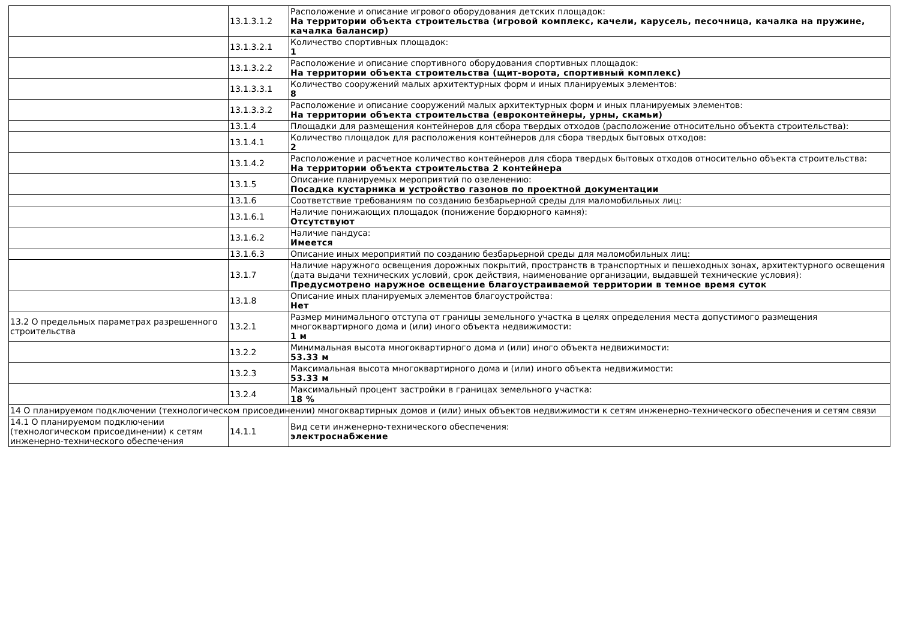| | 13.1.3.1.2 | Расположение и описание игрового оборудования детских площадок: На территории объекта строительства (игровой комплекс, качели, карусель, песочница, качалка на пружине, качалка балансир) |
| | 13.1.3.2.1 | Количество спортивных площадок: 1 |
| | 13.1.3.2.2 | Расположение и описание спортивного оборудования спортивных площадок: На территории объекта строительства (щит-ворота, спортивный комплекс) |
| | 13.1.3.3.1 | Количество сооружений малых архитектурных форм и иных планируемых элементов: 8 |
| | 13.1.3.3.2 | Расположение и описание сооружений малых архитектурных форм и иных планируемых элементов: На территории объекта строительства (евроконтейнеры, урны, скамьи) |
| | 13.1.4 | Площадки для размещения контейнеров для сбора твердых отходов (расположение относительно объекта строительства): |
| | 13.1.4.1 | Количество площадок для расположения контейнеров для сбора твердых бытовых отходов: 2 |
| | 13.1.4.2 | Расположение и расчетное количество контейнеров для сбора твердых бытовых отходов относительно объекта строительства: На территории объекта строительства 2 контейнера |
| | 13.1.5 | Описание планируемых мероприятий по озеленению: Посадка кустарника и устройство газонов по проектной документации |
| | 13.1.6 | Соответствие требованиям по созданию безбарьерной среды для маломобильных лиц: |
| | 13.1.6.1 | Наличие понижающих площадок (понижение бордюрного камня): Отсутствуют |
| | 13.1.6.2 | Наличие пандуса: Имеется |
| | 13.1.6.3 | Описание иных мероприятий по созданию безбарьерной среды для маломобильных лиц: |
| | 13.1.7 | Наличие наружного освещения дорожных покрытий, пространств в транспортных и пешеходных зонах, архитектурного освещения (дата выдачи технических условий, срок действия, наименование организации, выдавшей технические условия): Предусмотрено наружное освещение благоустраиваемой территории в темное время суток |
| | 13.1.8 | Описание иных планируемых элементов благоустройства: Нет |
| 13.2 О предельных параметрах разрешенного строительства | 13.2.1 | Размер минимального отступа от границы земельного участка в целях определения места допустимого размещения многоквартирного дома и (или) иного объекта недвижимости: 1 м |
| | 13.2.2 | Минимальная высота многоквартирного дома и (или) иного объекта недвижимости: 53.33 м |
| | 13.2.3 | Максимальная высота многоквартирного дома и (или) иного объекта недвижимости: 53.33 м |
| | 13.2.4 | Максимальный процент застройки в границах земельного участка: 18 % |
| 14 О планируемом подключении (технологическом присоединении) многоквартирных домов и (или) иных объектов недвижимости к сетям инженерно-технического обеспечения и сетям связи | | |
| 14.1 О планируемом подключении (технологическом присоединении) к сетям инженерно-технического обеспечения | 14.1.1 | Вид сети инженерно-технического обеспечения: электроснабжение |